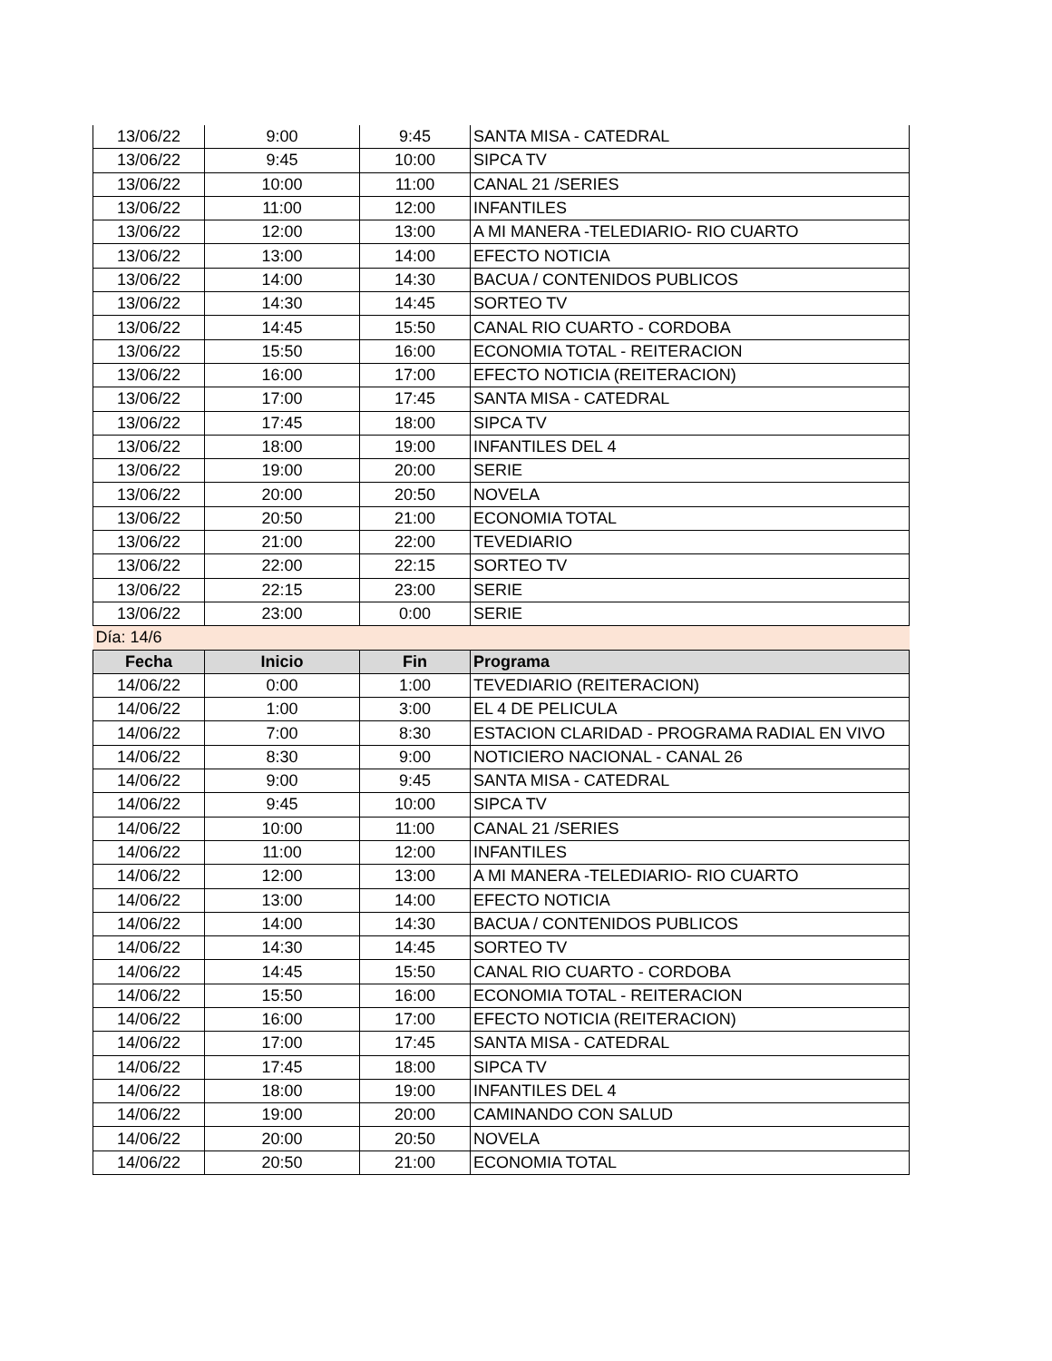| 13/06/22 | 9:00 | 9:45 | SANTA MISA - CATEDRAL |
| 13/06/22 | 9:45 | 10:00 | SIPCA TV |
| 13/06/22 | 10:00 | 11:00 | CANAL 21 /SERIES |
| 13/06/22 | 11:00 | 12:00 | INFANTILES |
| 13/06/22 | 12:00 | 13:00 | A MI MANERA -TELEDIARIO- RIO CUARTO |
| 13/06/22 | 13:00 | 14:00 | EFECTO NOTICIA |
| 13/06/22 | 14:00 | 14:30 | BACUA / CONTENIDOS PUBLICOS |
| 13/06/22 | 14:30 | 14:45 | SORTEO TV |
| 13/06/22 | 14:45 | 15:50 | CANAL RIO CUARTO - CORDOBA |
| 13/06/22 | 15:50 | 16:00 | ECONOMIA TOTAL - REITERACION |
| 13/06/22 | 16:00 | 17:00 | EFECTO NOTICIA (REITERACION) |
| 13/06/22 | 17:00 | 17:45 | SANTA MISA - CATEDRAL |
| 13/06/22 | 17:45 | 18:00 | SIPCA TV |
| 13/06/22 | 18:00 | 19:00 | INFANTILES DEL 4 |
| 13/06/22 | 19:00 | 20:00 | SERIE |
| 13/06/22 | 20:00 | 20:50 | NOVELA |
| 13/06/22 | 20:50 | 21:00 | ECONOMIA TOTAL |
| 13/06/22 | 21:00 | 22:00 | TEVEDIARIO |
| 13/06/22 | 22:00 | 22:15 | SORTEO TV |
| 13/06/22 | 22:15 | 23:00 | SERIE |
| 13/06/22 | 23:00 | 0:00 | SERIE |
| Día: 14/6 | | | |
| Fecha | Inicio | Fin | Programa |
| 14/06/22 | 0:00 | 1:00 | TEVEDIARIO (REITERACION) |
| 14/06/22 | 1:00 | 3:00 | EL 4 DE PELICULA |
| 14/06/22 | 7:00 | 8:30 | ESTACION CLARIDAD - PROGRAMA RADIAL EN VIVO |
| 14/06/22 | 8:30 | 9:00 | NOTICIERO NACIONAL - CANAL 26 |
| 14/06/22 | 9:00 | 9:45 | SANTA MISA - CATEDRAL |
| 14/06/22 | 9:45 | 10:00 | SIPCA TV |
| 14/06/22 | 10:00 | 11:00 | CANAL 21 /SERIES |
| 14/06/22 | 11:00 | 12:00 | INFANTILES |
| 14/06/22 | 12:00 | 13:00 | A MI MANERA -TELEDIARIO- RIO CUARTO |
| 14/06/22 | 13:00 | 14:00 | EFECTO NOTICIA |
| 14/06/22 | 14:00 | 14:30 | BACUA / CONTENIDOS PUBLICOS |
| 14/06/22 | 14:30 | 14:45 | SORTEO TV |
| 14/06/22 | 14:45 | 15:50 | CANAL RIO CUARTO - CORDOBA |
| 14/06/22 | 15:50 | 16:00 | ECONOMIA TOTAL - REITERACION |
| 14/06/22 | 16:00 | 17:00 | EFECTO NOTICIA (REITERACION) |
| 14/06/22 | 17:00 | 17:45 | SANTA MISA - CATEDRAL |
| 14/06/22 | 17:45 | 18:00 | SIPCA TV |
| 14/06/22 | 18:00 | 19:00 | INFANTILES DEL 4 |
| 14/06/22 | 19:00 | 20:00 | CAMINANDO CON SALUD |
| 14/06/22 | 20:00 | 20:50 | NOVELA |
| 14/06/22 | 20:50 | 21:00 | ECONOMIA TOTAL |